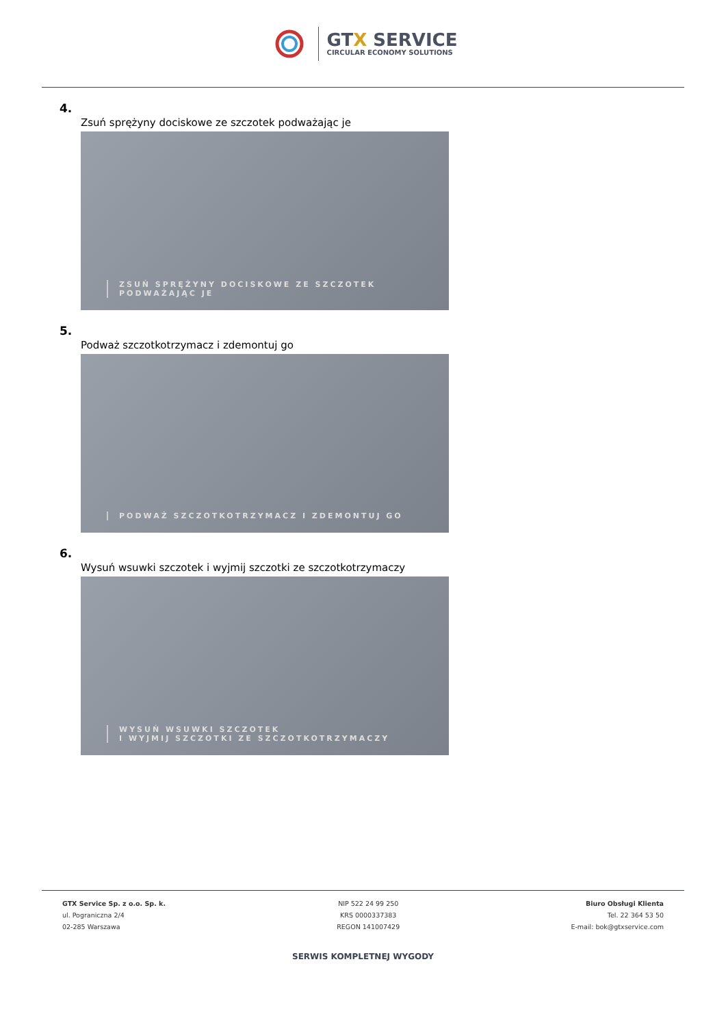GTX SERVICE
CIRCULAR ECONOMY SOLUTIONS
4.
Zsuń sprężyny dociskowe ze szczotek podważając je
ZSUŃ SPRĘŻYNY DOCISKOWE ZE SZCZOTEK
PODWAŻAJĄC JE
5.
Podważ szczotkotrzymacz i zdemontuj go
PODWAŻ SZCZOTKOTRZYMACZ I ZDEMONTUJ GO
6.
Wysuń wsuwki szczotek i wyjmij szczotki ze szczotkotrzymaczy
WYSUŃ WSUWKI SZCZOTEK
I WYJMIJ SZCZOTKI ZE SZCZOTKOTRZYMACZY
GTX Service Sp. z o.o. Sp. k.
ul. Pograniczna 2/4
02-285 Warszawa
NIP 522 24 99 250
KRS 0000337383
REGON 141007429
Biuro Obsługi Klienta
Tel. 22 364 53 50
E-mail: bok@gtxservice.com
SERWIS KOMPLETNEJ WYGODY